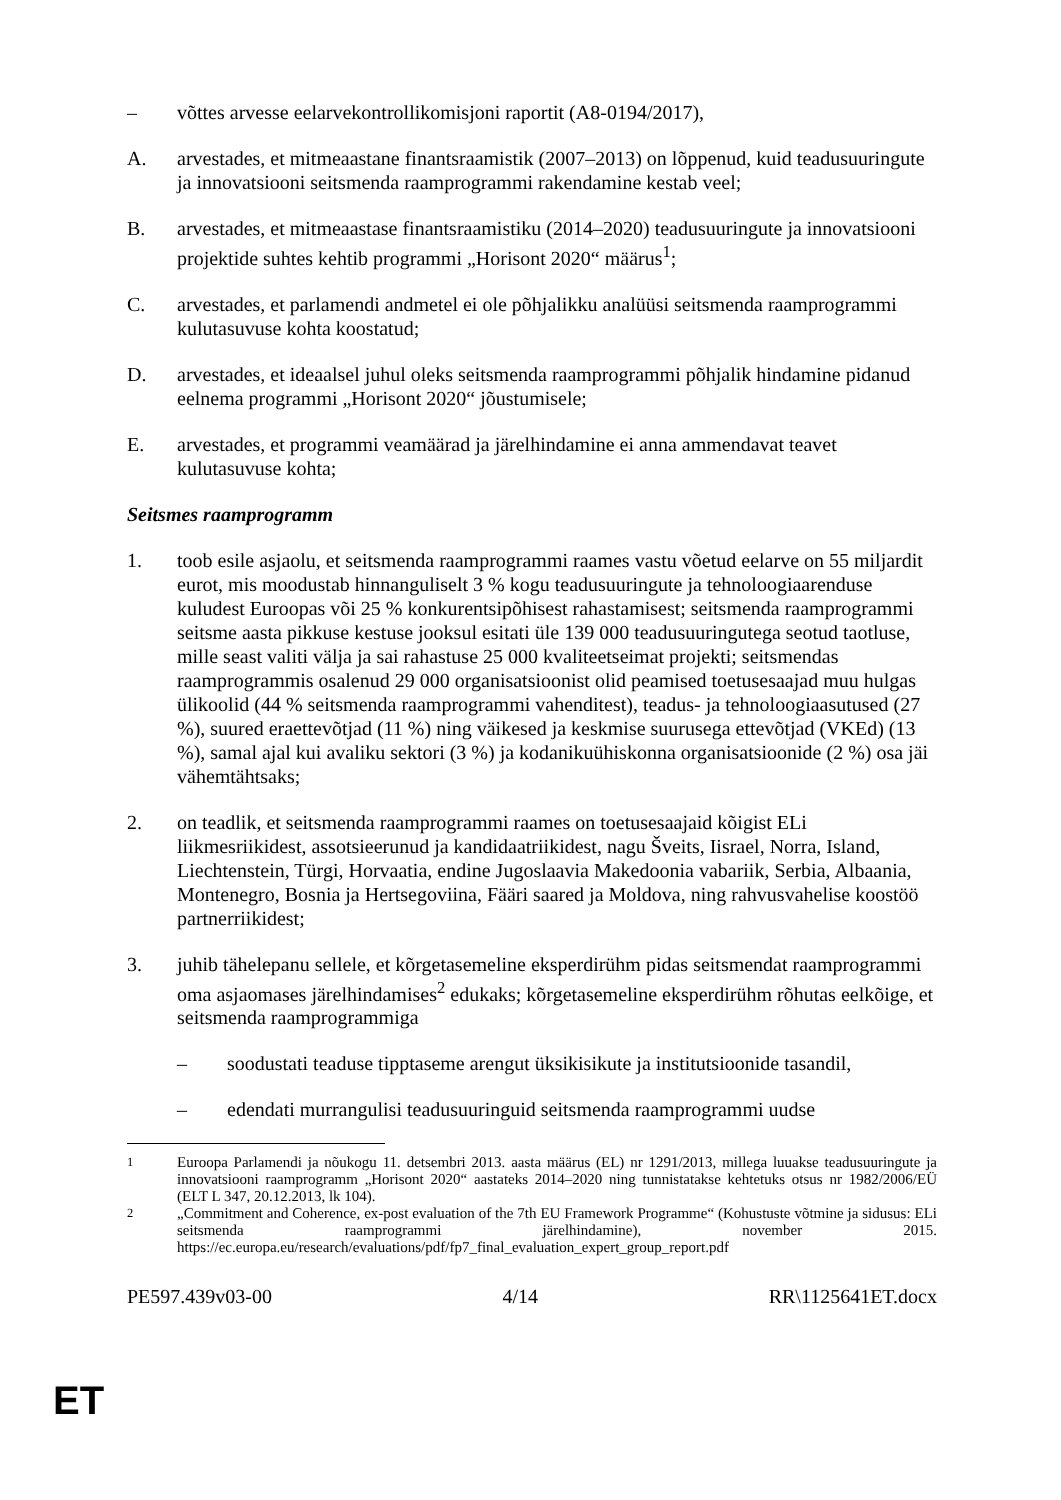– võttes arvesse eelarvekontrollikomisjoni raportit (A8-0194/2017),
A. arvestades, et mitmeaastane finantsraamistik (2007–2013) on lõppenud, kuid teadusuuringute ja innovatsiooni seitsmenda raamprogrammi rakendamine kestab veel;
B. arvestades, et mitmeaastase finantsraamistiku (2014–2020) teadusuuringute ja innovatsiooni projektide suhtes kehtib programmi „Horisont 2020“ määrus<sup>1</sup>;
C. arvestades, et parlamendi andmetel ei ole põhjalikku analüüsi seitsmenda raamprogrammi kulutasuvuse kohta koostatud;
D. arvestades, et ideaalsel juhul oleks seitsmenda raamprogrammi põhjalik hindamine pidanud eelnema programmi „Horisont 2020“ jõustumisele;
E. arvestades, et programmi veamäärad ja järelhindamine ei anna ammendavat teavet kulutasuvuse kohta;
Seitsmes raamprogramm
1. toob esile asjaolu, et seitsmenda raamprogrammi raames vastu võetud eelarve on 55 miljardit eurot, mis moodustab hinnanguliselt 3 % kogu teadusuuringute ja tehnoloogiaarenduse kuludest Euroopas või 25 % konkurentsipõhisest rahastamisest; seitsmenda raamprogrammi seitsme aasta pikkuse kestuse jooksul esitati üle 139 000 teadusuuringutega seotud taotluse, mille seast valiti välja ja sai rahastuse 25 000 kvaliteetseimat projekti; seitsmendas raamprogrammis osalenud 29 000 organisatsioonist olid peamised toetusesaajad muu hulgas ülikoolid (44 % seitsmenda raamprogrammi vahenditest), teadus- ja tehnoloogiaasutused (27 %), suured eraettevõtjad (11 %) ning väikesed ja keskmise suurusega ettevõtjad (VKEd) (13 %), samal ajal kui avaliku sektori (3 %) ja kodanikuühiskonna organisatsioonide (2 %) osa jäi vähemtähtsaks;
2. on teadlik, et seitsmenda raamprogrammi raames on toetusesaajaid kõigist ELi liikmesriikidest, assotsieerunud ja kandidaatriikidest, nagu Šveits, Iisrael, Norra, Island, Liechtenstein, Türgi, Horvaatia, endine Jugoslaavia Makedoonia vabariik, Serbia, Albaania, Montenegro, Bosnia ja Hertsegoviina, Fääri saared ja Moldova, ning rahvusvahelise koostöö partnerriikidest;
3. juhib tähelepanu sellele, et kõrgetasemeline eksperdirühm pidas seitsmendat raamprogrammi oma asjaomases järelhindamises<sup>2</sup> edukaks; kõrgetasemeline eksperdirühm rõhutas eelkõige, et seitsmenda raamprogrammiga
– soodustati teaduse tipptaseme arengut üksikisikute ja institutsioonide tasandil,
– edendati murrangulisi teadusuuringuid seitsmenda raamprogrammi uudse
<sup>1</sup> Euroopa Parlamendi ja nõukogu 11. detsembri 2013. aasta määrus (EL) nr 1291/2013, millega luuakse teadusuuringute ja innovatsiooni raamprogramm „Horisont 2020“ aastateks 2014–2020 ning tunnistatakse kehtetuks otsus nr 1982/2006/EÜ (ELT L 347, 20.12.2013, lk 104).
<sup>2</sup> „Commitment and Coherence, ex-post evaluation of the 7th EU Framework Programme“ (Kohustuste võtmine ja sidusus: ELi seitsmenda raamprogrammi järelhindamine), november 2015. https://ec.europa.eu/research/evaluations/pdf/fp7_final_evaluation_expert_group_report.pdf
PE597.439v03-00 4/14 RR\1125641ET.docx
ET